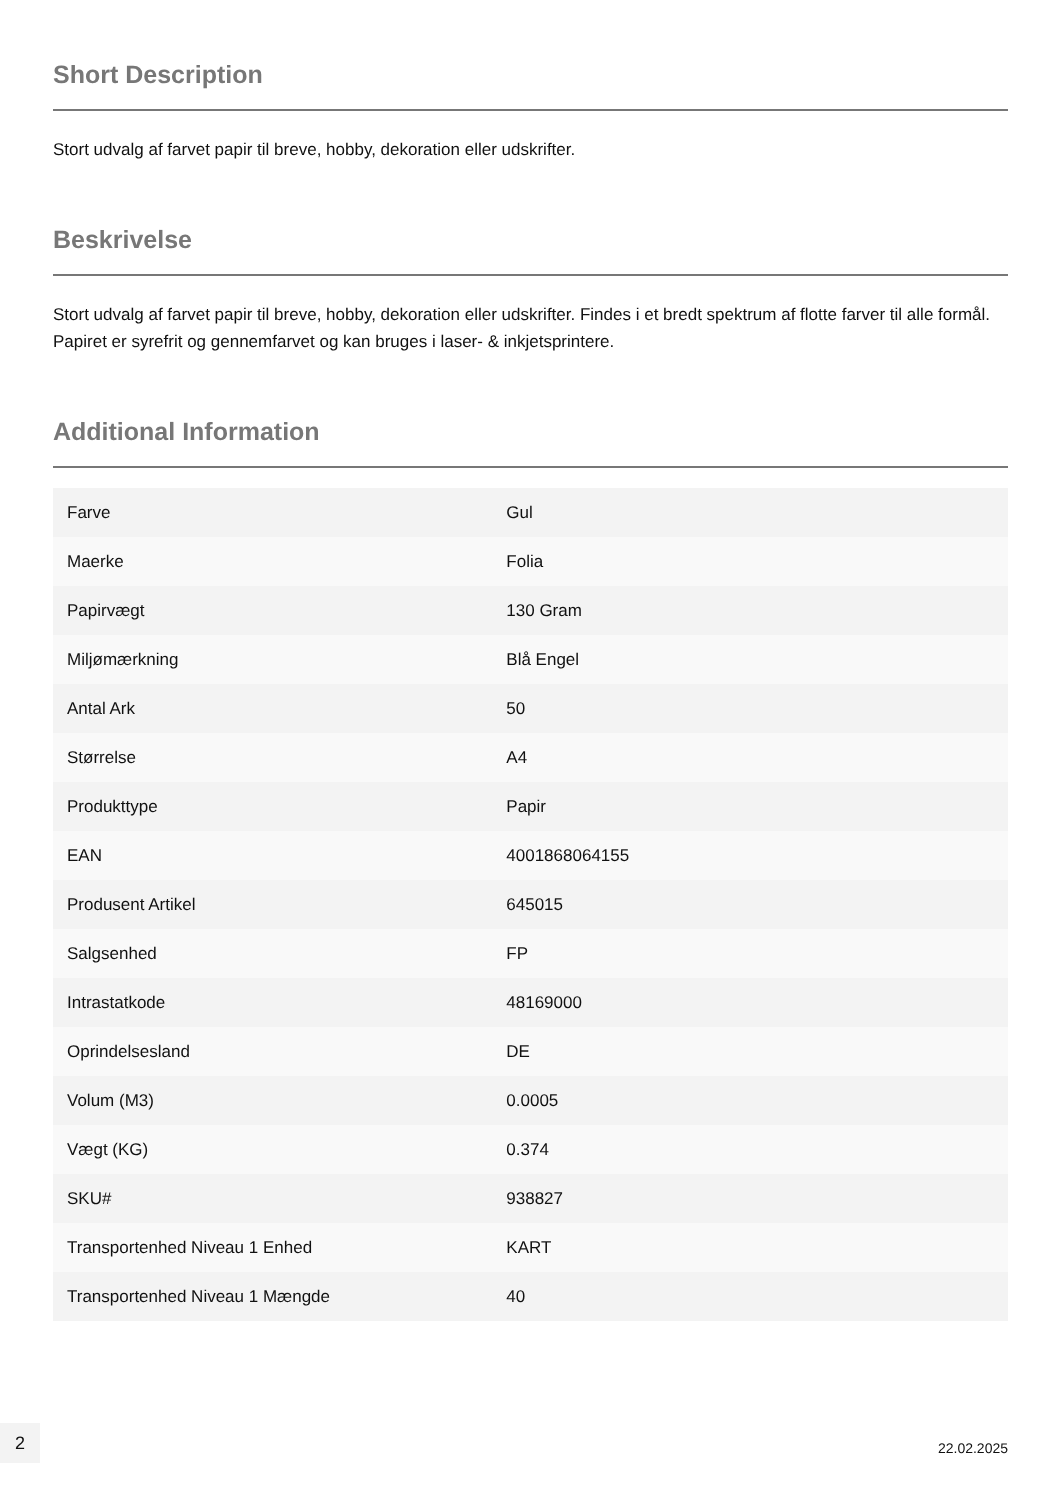Short Description
Stort udvalg af farvet papir til breve, hobby, dekoration eller udskrifter.
Beskrivelse
Stort udvalg af farvet papir til breve, hobby, dekoration eller udskrifter. Findes i et bredt spektrum af flotte farver til alle formål. Papiret er syrefrit og gennemfarvet og kan bruges i laser- & inkjetsprintere.
Additional Information
| Farve | Gul |
| Maerke | Folia |
| Papirvægt | 130 Gram |
| Miljømærkning | Blå Engel |
| Antal Ark | 50 |
| Størrelse | A4 |
| Produkttype | Papir |
| EAN | 4001868064155 |
| Produsent Artikel | 645015 |
| Salgsenhed | FP |
| Intrastatkode | 48169000 |
| Oprindelsesland | DE |
| Volum (M3) | 0.0005 |
| Vægt (KG) | 0.374 |
| SKU# | 938827 |
| Transportenhed Niveau 1 Enhed | KART |
| Transportenhed Niveau 1 Mængde | 40 |
2
22.02.2025